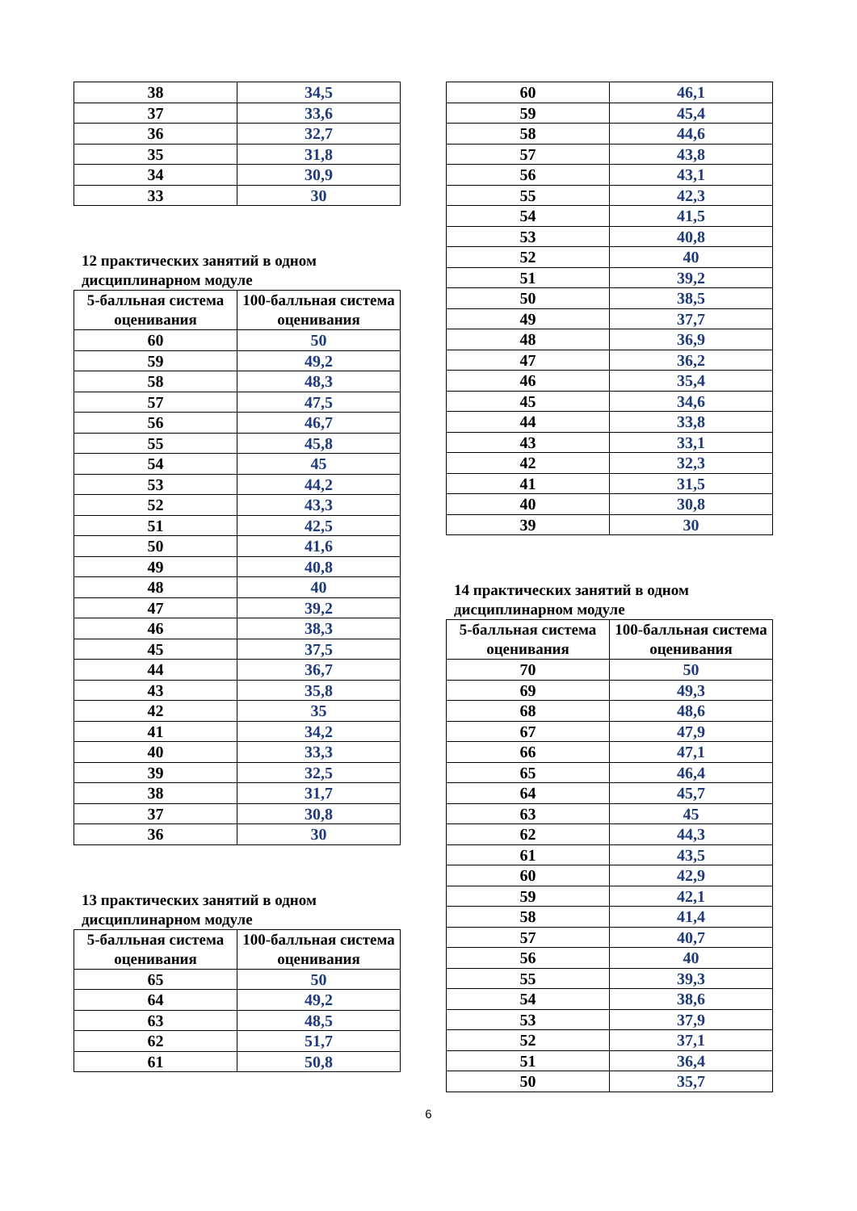| 38 | 34,5 |
| 37 | 33,6 |
| 36 | 32,7 |
| 35 | 31,8 |
| 34 | 30,9 |
| 33 | 30 |
12 практических занятий в одном дисциплинарном модуле
| 5-балльная система оценивания | 100-балльная система оценивания |
| --- | --- |
| 60 | 50 |
| 59 | 49,2 |
| 58 | 48,3 |
| 57 | 47,5 |
| 56 | 46,7 |
| 55 | 45,8 |
| 54 | 45 |
| 53 | 44,2 |
| 52 | 43,3 |
| 51 | 42,5 |
| 50 | 41,6 |
| 49 | 40,8 |
| 48 | 40 |
| 47 | 39,2 |
| 46 | 38,3 |
| 45 | 37,5 |
| 44 | 36,7 |
| 43 | 35,8 |
| 42 | 35 |
| 41 | 34,2 |
| 40 | 33,3 |
| 39 | 32,5 |
| 38 | 31,7 |
| 37 | 30,8 |
| 36 | 30 |
13 практических занятий в одном дисциплинарном модуле
| 5-балльная система оценивания | 100-балльная система оценивания |
| --- | --- |
| 65 | 50 |
| 64 | 49,2 |
| 63 | 48,5 |
| 62 | 51,7 |
| 61 | 50,8 |
| 60 | 46,1 |
| 59 | 45,4 |
| 58 | 44,6 |
| 57 | 43,8 |
| 56 | 43,1 |
| 55 | 42,3 |
| 54 | 41,5 |
| 53 | 40,8 |
| 52 | 40 |
| 51 | 39,2 |
| 50 | 38,5 |
| 49 | 37,7 |
| 48 | 36,9 |
| 47 | 36,2 |
| 46 | 35,4 |
| 45 | 34,6 |
| 44 | 33,8 |
| 43 | 33,1 |
| 42 | 32,3 |
| 41 | 31,5 |
| 40 | 30,8 |
| 39 | 30 |
14 практических занятий в одном дисциплинарном модуле
| 5-балльная система оценивания | 100-балльная система оценивания |
| --- | --- |
| 70 | 50 |
| 69 | 49,3 |
| 68 | 48,6 |
| 67 | 47,9 |
| 66 | 47,1 |
| 65 | 46,4 |
| 64 | 45,7 |
| 63 | 45 |
| 62 | 44,3 |
| 61 | 43,5 |
| 60 | 42,9 |
| 59 | 42,1 |
| 58 | 41,4 |
| 57 | 40,7 |
| 56 | 40 |
| 55 | 39,3 |
| 54 | 38,6 |
| 53 | 37,9 |
| 52 | 37,1 |
| 51 | 36,4 |
| 50 | 35,7 |
6